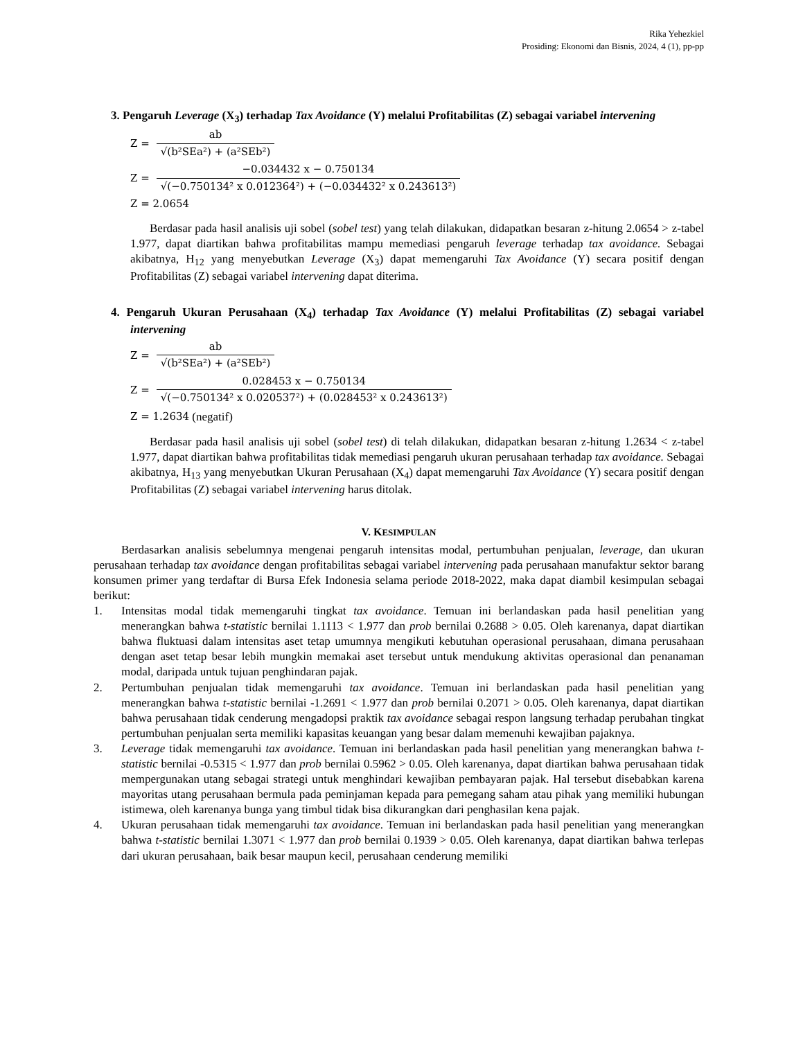Rika Yehezkiel
Prosiding: Ekonomi dan Bisnis, 2024, 4 (1), pp-pp
3. Pengaruh Leverage (X<sub>3</sub>) terhadap Tax Avoidance (Y) melalui Profitabilitas (Z) sebagai variabel intervening
Z = ab √(b²SEa²) + (a²SEb²)
Z = −0.034432 x − 0.750134 √(−0.750134² x 0.012364²) + (−0.034432² x 0.243613²)
Z = 2.0654
Berdasar pada hasil analisis uji sobel (sobel test) yang telah dilakukan, didapatkan besaran z-hitung 2.0654 > z-tabel 1.977, dapat diartikan bahwa profitabilitas mampu memediasi pengaruh leverage terhadap tax avoidance. Sebagai akibatnya, H<sub>12</sub> yang menyebutkan Leverage (X<sub>3</sub>) dapat memengaruhi Tax Avoidance (Y) secara positif dengan Profitabilitas (Z) sebagai variabel intervening dapat diterima.
4. Pengaruh Ukuran Perusahaan (X<sub>4</sub>) terhadap Tax Avoidance (Y) melalui Profitabilitas (Z) sebagai variabel intervening
Z = ab √(b²SEa²) + (a²SEb²)
Z = 0.028453 x − 0.750134 √(−0.750134² x 0.020537²) + (0.028453² x 0.243613²)
Z = 1.2634 (negatif)
Berdasar pada hasil analisis uji sobel (sobel test) di telah dilakukan, didapatkan besaran z-hitung 1.2634 < z-tabel 1.977, dapat diartikan bahwa profitabilitas tidak memediasi pengaruh ukuran perusahaan terhadap tax avoidance. Sebagai akibatnya, H<sub>13</sub> yang menyebutkan Ukuran Perusahaan (X<sub>4</sub>) dapat memengaruhi Tax Avoidance (Y) secara positif dengan Profitabilitas (Z) sebagai variabel intervening harus ditolak.
V. KESIMPULAN
Berdasarkan analisis sebelumnya mengenai pengaruh intensitas modal, pertumbuhan penjualan, leverage, dan ukuran perusahaan terhadap tax avoidance dengan profitabilitas sebagai variabel intervening pada perusahaan manufaktur sektor barang konsumen primer yang terdaftar di Bursa Efek Indonesia selama periode 2018-2022, maka dapat diambil kesimpulan sebagai berikut:
1. Intensitas modal tidak memengaruhi tingkat tax avoidance. Temuan ini berlandaskan pada hasil penelitian yang menerangkan bahwa t-statistic bernilai 1.1113 < 1.977 dan prob bernilai 0.2688 > 0.05. Oleh karenanya, dapat diartikan bahwa fluktuasi dalam intensitas aset tetap umumnya mengikuti kebutuhan operasional perusahaan, dimana perusahaan dengan aset tetap besar lebih mungkin memakai aset tersebut untuk mendukung aktivitas operasional dan penanaman modal, daripada untuk tujuan penghindaran pajak.
2. Pertumbuhan penjualan tidak memengaruhi tax avoidance. Temuan ini berlandaskan pada hasil penelitian yang menerangkan bahwa t-statistic bernilai -1.2691 < 1.977 dan prob bernilai 0.2071 > 0.05. Oleh karenanya, dapat diartikan bahwa perusahaan tidak cenderung mengadopsi praktik tax avoidance sebagai respon langsung terhadap perubahan tingkat pertumbuhan penjualan serta memiliki kapasitas keuangan yang besar dalam memenuhi kewajiban pajaknya.
3. Leverage tidak memengaruhi tax avoidance. Temuan ini berlandaskan pada hasil penelitian yang menerangkan bahwa t-statistic bernilai -0.5315 < 1.977 dan prob bernilai 0.5962 > 0.05. Oleh karenanya, dapat diartikan bahwa perusahaan tidak mempergunakan utang sebagai strategi untuk menghindari kewajiban pembayaran pajak. Hal tersebut disebabkan karena mayoritas utang perusahaan bermula pada peminjaman kepada para pemegang saham atau pihak yang memiliki hubungan istimewa, oleh karenanya bunga yang timbul tidak bisa dikurangkan dari penghasilan kena pajak.
4. Ukuran perusahaan tidak memengaruhi tax avoidance. Temuan ini berlandaskan pada hasil penelitian yang menerangkan bahwa t-statistic bernilai 1.3071 < 1.977 dan prob bernilai 0.1939 > 0.05. Oleh karenanya, dapat diartikan bahwa terlepas dari ukuran perusahaan, baik besar maupun kecil, perusahaan cenderung memiliki